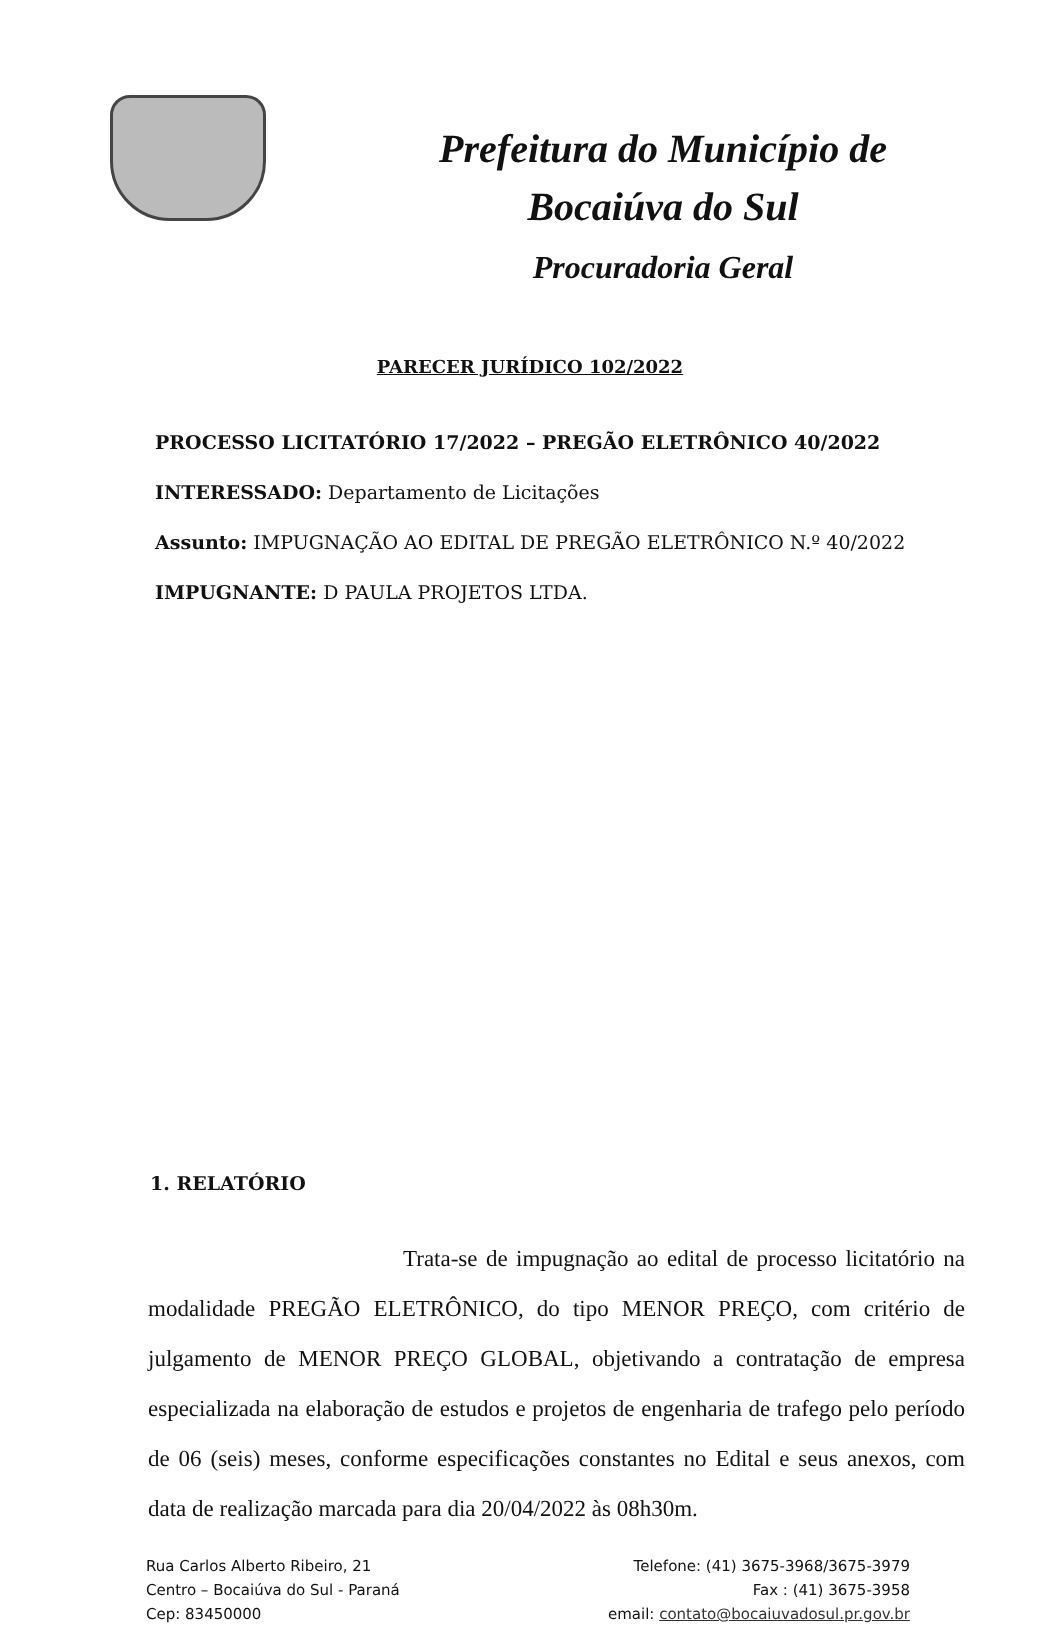Prefeitura do Município de
Bocaiúva do Sul
Procuradoria Geral
PARECER JURÍDICO 102/2022
PROCESSO LICITATÓRIO 17/2022 – PREGÃO ELETRÔNICO 40/2022
INTERESSADO: Departamento de Licitações
Assunto: IMPUGNAÇÃO AO EDITAL DE PREGÃO ELETRÔNICO N.º 40/2022
IMPUGNANTE: D PAULA PROJETOS LTDA.
1. RELATÓRIO
Trata-se de impugnação ao edital de processo licitatório na modalidade PREGÃO ELETRÔNICO, do tipo MENOR PREÇO, com critério de julgamento de MENOR PREÇO GLOBAL, objetivando a contratação de empresa especializada na elaboração de estudos e projetos de engenharia de trafego pelo período de 06 (seis) meses, conforme especificações constantes no Edital e seus anexos, com data de realização marcada para dia 20/04/2022 às 08h30m.
Rua Carlos Alberto Ribeiro, 21
Centro – Bocaiúva do Sul - Paraná
Cep: 83450000
Telefone: (41) 3675-3968/3675-3979
Fax : (41) 3675-3958
email: contato@bocaiuvadosul.pr.gov.br